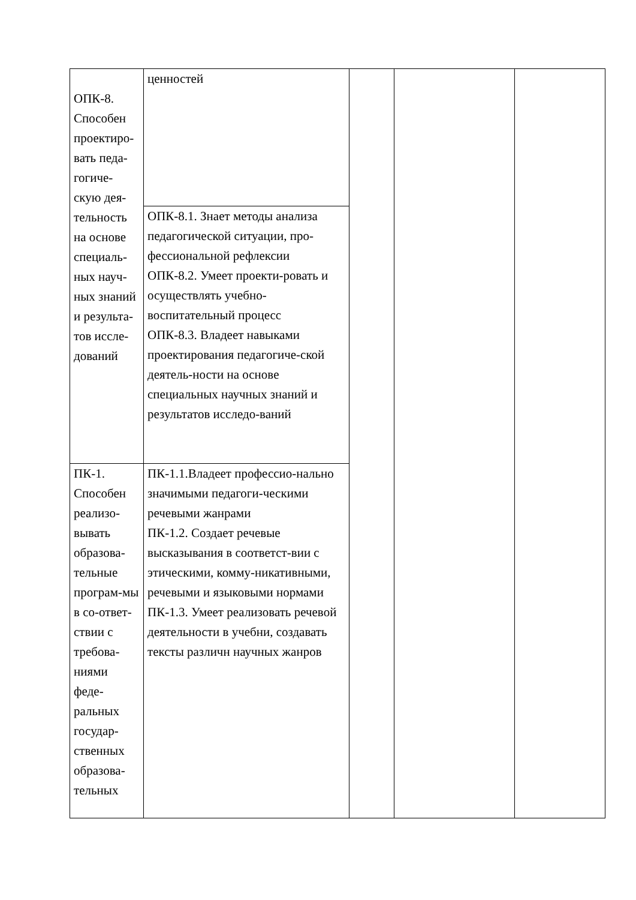| ОПК-8. Способен проектиро-вать педа-гогиче-скую дея-тельность на основе специаль-ных науч-ных знаний и результа-тов иссле-дований | ценностей | | | |
| | ОПК-8.1. Знает методы анализа педагогической ситуации, про-фессиональной рефлексии ОПК-8.2. Умеет проекти-ровать и осуществлять учебно-воспитательный процесс ОПК-8.3. Владеет навыками проектирования педагогиче-ской деятель-ности на основе специальных научных знаний и результатов исследо-ваний | | | |
| ПК-1. Способен реализо-вывать образова-тельные програм-мы в со-ответ-ствии с требова-ниями феде-ральных государ-ственных образова-тельных | ПК-1.1.Владеет профессио-нально значимыми педагоги-ческими речевыми жанрами ПК-1.2. Создает речевые высказывания в соответст-вии с этическими, комму-никативными, речевыми и языковыми нормами ПК-1.3. Умеет реализовать речевой деятельности в учебни, создавать тексты различн научных жанров | | | |